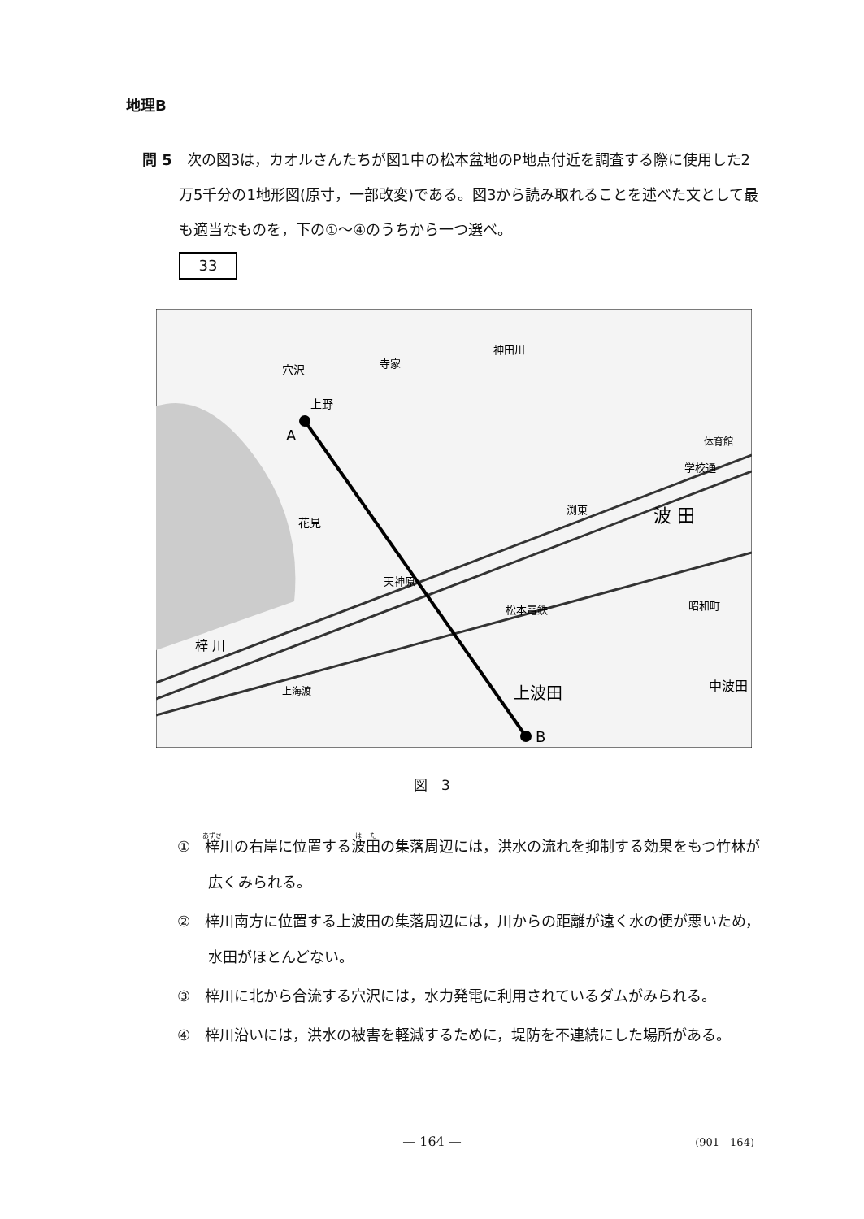地理B
問 5　次の図3は，カオルさんたちが図1中の松本盆地のP地点付近を調査する際に使用した2万5千分の1地形図(原寸，一部改変)である。図3から読み取れることを述べた文として最も適当なものを，下の①～④のうちから一つ選べ。
33
A
B
神田川
寺家
穴沢
上野
花見
天神原
渕東
波 田
体育館
学校通
松本電鉄
梓 川
昭和町
上波田
中波田
上海渡
図　3
①　梓川の右岸に位置する波田の集落周辺には，洪水の流れを抑制する効果をもつ竹林が広くみられる。
②　梓川南方に位置する上波田の集落周辺には，川からの距離が遠く水の便が悪いため，水田がほとんどない。
③　梓川に北から合流する穴沢には，水力発電に利用されているダムがみられる。
④　梓川沿いには，洪水の被害を軽減するために，堤防を不連続にした場所がある。
— 164 — (901—164)